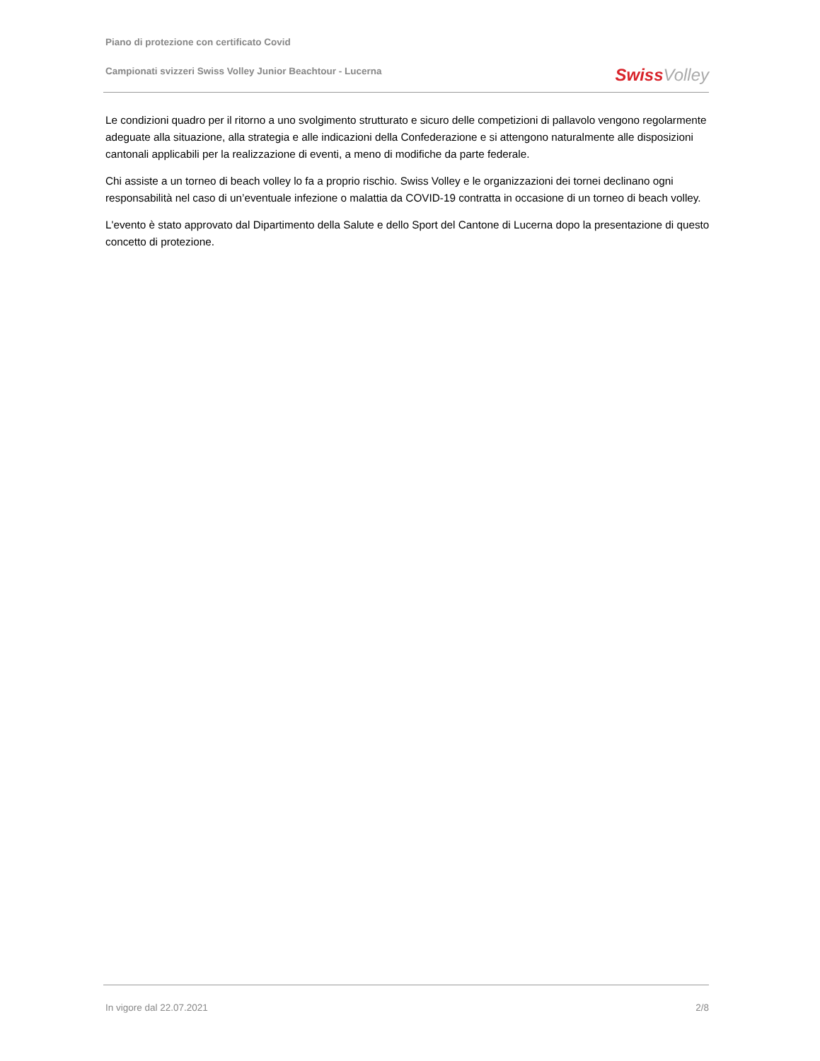Piano di protezione con certificato Covid
Campionati svizzeri Swiss Volley Junior Beachtour - Lucerna
Swiss Volley
Le condizioni quadro per il ritorno a uno svolgimento strutturato e sicuro delle competizioni di pallavolo vengono regolarmente adeguate alla situazione, alla strategia e alle indicazioni della Confederazione e si attengono naturalmente alle disposizioni cantonali applicabili per la realizzazione di eventi, a meno di modifiche da parte federale.
Chi assiste a un torneo di beach volley lo fa a proprio rischio. Swiss Volley e le organizzazioni dei tornei declinano ogni responsabilità nel caso di un’eventuale infezione o malattia da COVID-19 contratta in occasione di un torneo di beach volley.
L'evento è stato approvato dal Dipartimento della Salute e dello Sport del Cantone di Lucerna dopo la presentazione di questo concetto di protezione.
In vigore dal 22.07.2021 2/8